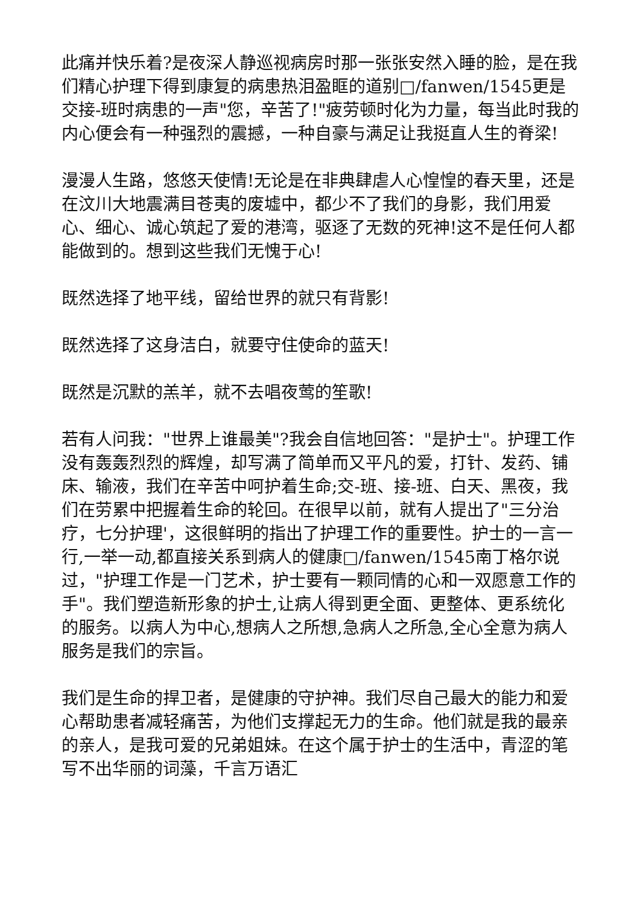此痛并快乐着?是夜深人静巡视病房时那一张张安然入睡的脸，是在我们精心护理下得到康复的病患热泪盈眶的道别□/fanwen/1545更是交接-班时病患的一声"您，辛苦了!"疲劳顿时化为力量，每当此时我的内心便会有一种强烈的震撼，一种自豪与满足让我挺直人生的脊梁!
漫漫人生路，悠悠天使情!无论是在非典肆虐人心惶惶的春天里，还是在汶川大地震满目苍夷的废墟中，都少不了我们的身影，我们用爱心、细心、诚心筑起了爱的港湾，驱逐了无数的死神!这不是任何人都能做到的。想到这些我们无愧于心!
既然选择了地平线，留给世界的就只有背影!
既然选择了这身洁白，就要守住使命的蓝天!
既然是沉默的羔羊，就不去唱夜莺的笙歌!
若有人问我："世界上谁最美"?我会自信地回答："是护士"。护理工作没有轰轰烈烈的辉煌，却写满了简单而又平凡的爱，打针、发药、铺床、输液，我们在辛苦中呵护着生命;交-班、接-班、白天、黑夜，我们在劳累中把握着生命的轮回。在很早以前，就有人提出了"三分治疗，七分护理'，这很鲜明的指出了护理工作的重要性。护士的一言一行,一举一动,都直接关系到病人的健康□/fanwen/1545南丁格尔说过，"护理工作是一门艺术，护士要有一颗同情的心和一双愿意工作的手"。我们塑造新形象的护士,让病人得到更全面、更整体、更系统化的服务。以病人为中心,想病人之所想,急病人之所急,全心全意为病人服务是我们的宗旨。
我们是生命的捍卫者，是健康的守护神。我们尽自己最大的能力和爱心帮助患者减轻痛苦，为他们支撑起无力的生命。他们就是我的最亲的亲人，是我可爱的兄弟姐妹。在这个属于护士的生活中，青涩的笔写不出华丽的词藻，千言万语汇